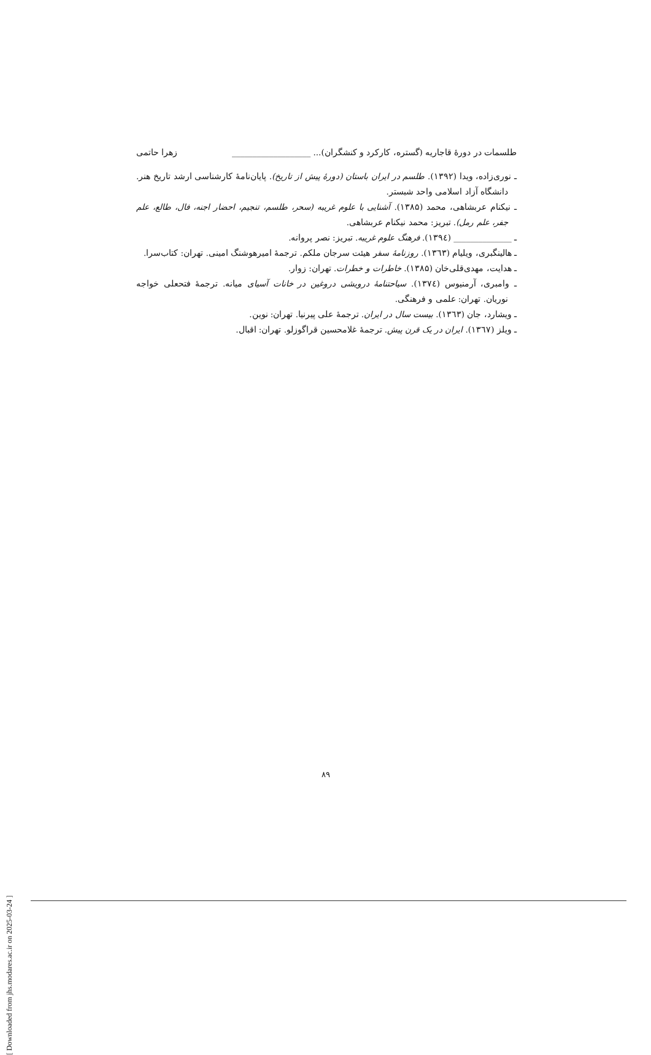طلسمات در دورهٔ قاجاریه (گستره، کارکرد و کنشگران)... ___________________ زهرا حاتمی
ـ نوری‌زاده، ویدا (۱۳۹۲). طلسم در ایران باستان (دورهٔ پیش از تاریخ). پایان‌نامهٔ کارشناسی ارشد تاریخ هنر. دانشگاه آزاد اسلامی واحد شبستر.
ـ نیکنام عربشاهی، محمد (۱۳۸۵). آشنایی با علوم غریبه (سحر، طلسم، تنجیم، احضار اجنه، فال، طالع، علم جفر، علم رمل). تبریز: محمد نیکنام عربشاهی.
ـ ______________ (۱۳۹٤). فرهنگ علوم غریبه. تبریز: نصر پروانه.
ـ هالینگبری، ویلیام (۱۳٦۳). روزنامهٔ سفر هیئت سرجان ملکم. ترجمهٔ امیرهوشنگ امینی. تهران: کتاب‌سرا.
ـ هدایت، مهدی‌قلی‌خان (۱۳۸۵). خاطرات و خطرات. تهران: زوار.
ـ وامبری، آرمنیوس (۱۳۷٤). سیاحتنامهٔ درویشی دروغین در خانات آسیای میانه. ترجمهٔ فتحعلی خواجه نوریان. تهران: علمی و فرهنگی.
ـ ویشارد، جان (۱۳٦۳). بیست سال در ایران. ترجمهٔ علی پیرنیا. تهران: نوین.
ـ ویلز (۱۳٦۷). ایران در یک قرن پیش. ترجمهٔ غلامحسین قراگوزلو. تهران: اقبال.
۸۹
[ Downloaded from jhs.modares.ac.ir on 2025-03-24 ]